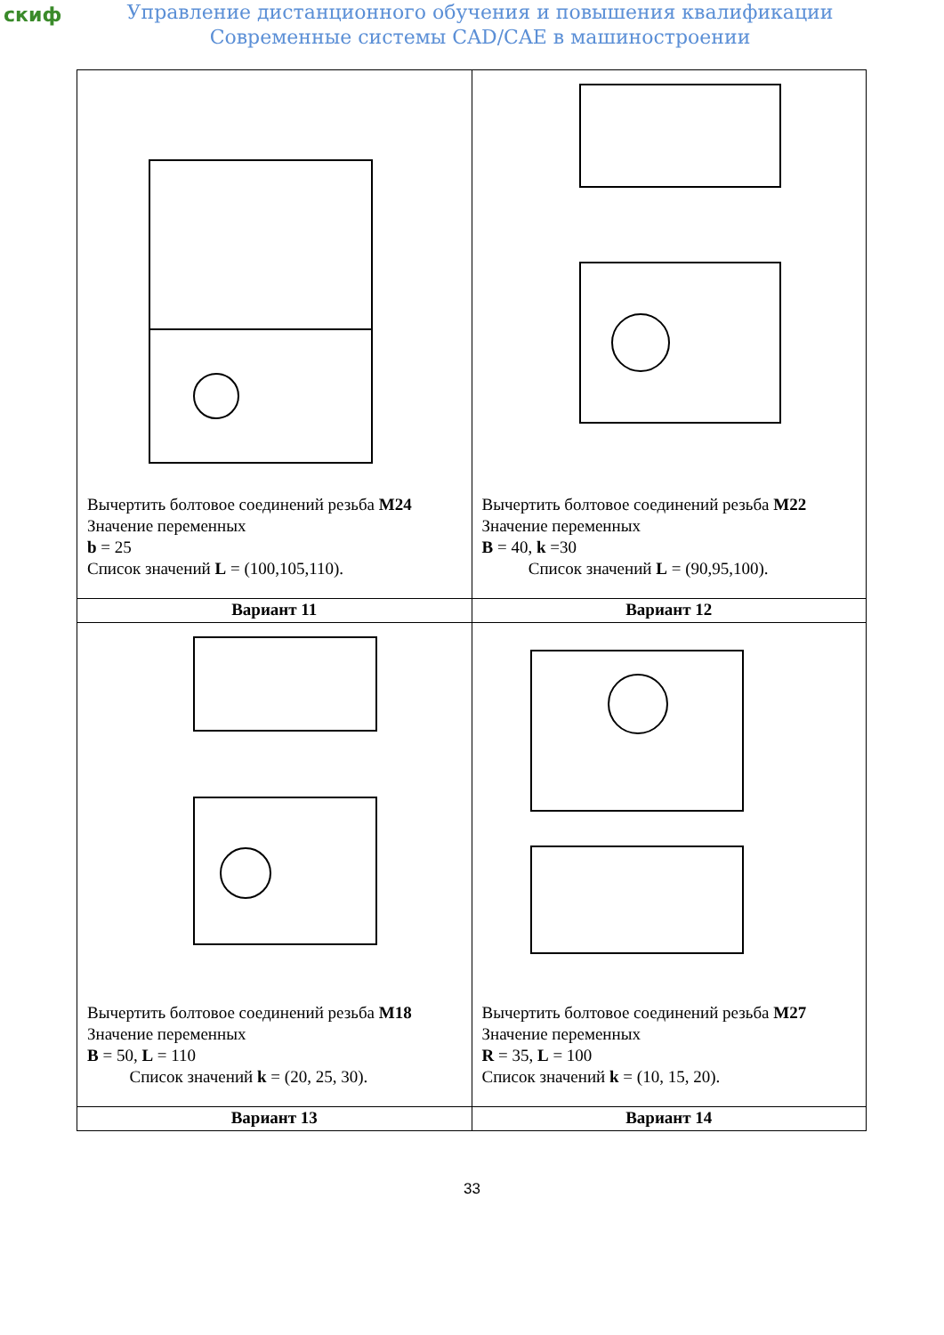скиф
Управление дистанционного обучения и повышения квалификации
Современные системы CAD/CAE в машиностроении
| Вычертить болтовое соединений резьба M24 Значение переменных b = 25 Список значений L = (100,105,110). | Вычертить болтовое соединений резьба M22 Значение переменных B = 40, k =30 Список значений L = (90,95,100). |
| Вариант 11 | Вариант 12 |
| Вычертить болтовое соединений резьба M18 Значение переменных B = 50, L = 110 Список значений k = (20, 25, 30). | Вычертить болтовое соединений резьба M27 Значение переменных R = 35, L = 100 Список значений k = (10, 15, 20). |
| Вариант 13 | Вариант 14 |
33